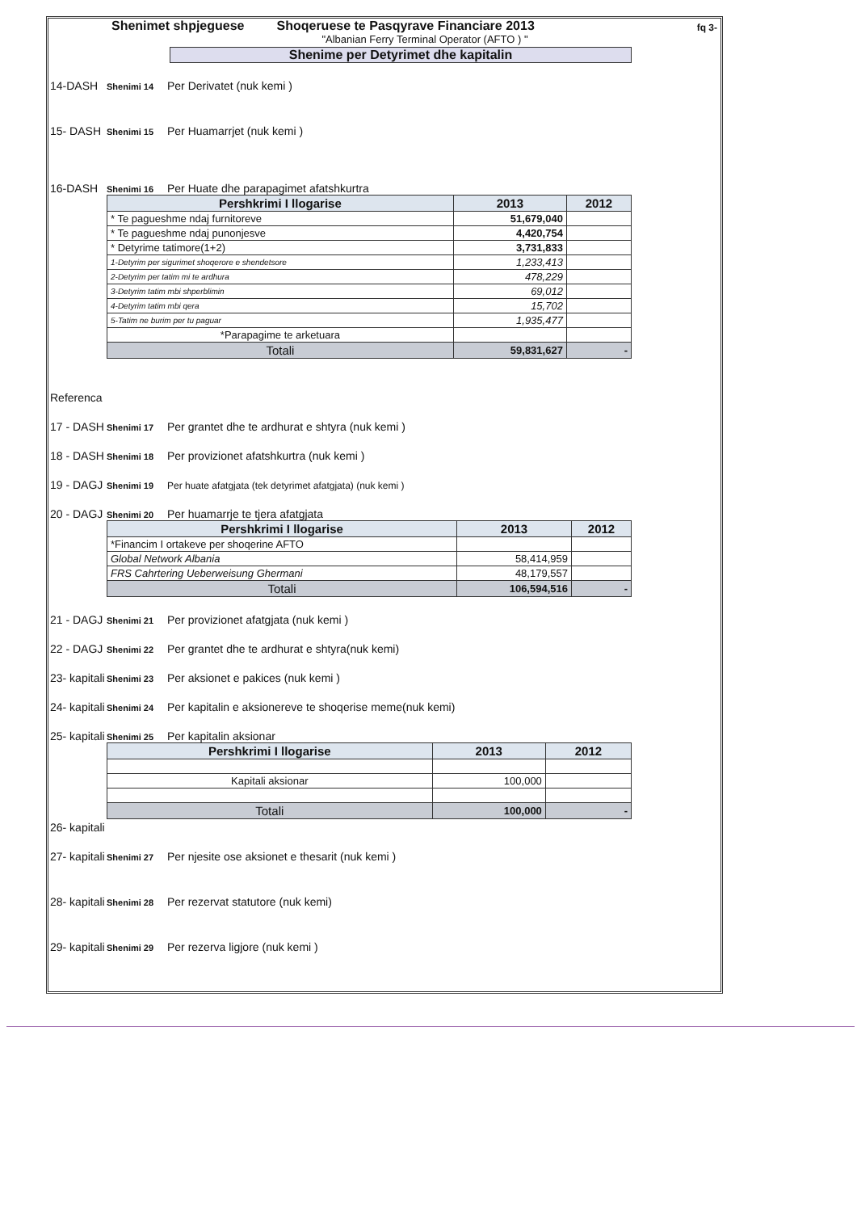fq 3-
Shenimet shpjeguese Shoqeruese te Pasqyrave Financiare 2013
"Albanian Ferry Terminal Operator (AFTO ) "
Shenime per Detyrimet dhe kapitalin
14-DASH
Shenimi 14
Per Derivatet (nuk kemi )
15- DASH
Shenimi 15
Per Huamarrjet (nuk kemi )
16-DASH
Shenimi 16
Per Huate dhe parapagimet afatshkurtra
| Pershkrimi I llogarise | 2013 | 2012 |
| --- | --- | --- |
| * Te pagueshme ndaj furnitoreve | 51,679,040 | |
| * Te pagueshme ndaj punonjesve | 4,420,754 | |
| * Detyrime tatimore(1+2) | 3,731,833 | |
| 1-Detyrim per sigurimet shoqerore e shendetsore | 1,233,413 | |
| 2-Detyrim per tatim mi te ardhura | 478,229 | |
| 3-Detyrim tatim mbi shperblimin | 69,012 | |
| 4-Detyrim tatim mbi qera | 15,702 | |
| 5-Tatim ne burim per tu paguar | 1,935,477 | |
| *Parapagime te arketuara | | |
| Totali | 59,831,627 | - |
Referenca
17 - DASH
Shenimi 17
Per grantet dhe te ardhurat e shtyra (nuk kemi )
18 - DASH
Shenimi 18
Per provizionet afatshkurtra (nuk kemi )
19 - DAGJ
Shenimi 19 Per huate afatgjata (tek detyrimet afatgjata) (nuk kemi )
20 - DAGJ
Shenimi 20
Per huamarrje te tjera afatgjata
| Pershkrimi I llogarise | 2013 | 2012 |
| --- | --- | --- |
| *Financim I ortakeve per shoqerine AFTO | | |
| Global Network Albania | 58,414,959 | |
| FRS Cahrtering Ueberweisung Ghermani | 48,179,557 | |
| Totali | 106,594,516 | - |
21 - DAGJ
Shenimi 21
Per provizionet afatgjata (nuk kemi )
22 - DAGJ
Shenimi 22
Per grantet dhe te ardhurat e shtyra(nuk kemi)
23- kapitali
Shenimi 23
Per aksionet e pakices (nuk kemi )
24- kapitali
Shenimi 24
Per kapitalin e aksionereve te shoqerise meme(nuk kemi)
25- kapitali
Shenimi 25
Per kapitalin aksionar
| Pershkrimi I llogarise | 2013 | 2012 |
| --- | --- | --- |
| Kapitali aksionar | 100,000 | |
| Totali | 100,000 | - |
26- kapitali
27- kapitali
Shenimi 27
Per njesite ose aksionet e thesarit (nuk kemi )
28- kapitali
Shenimi 28
Per rezervat statutore (nuk kemi)
29- kapitali
Shenimi 29
Per rezerva ligjore (nuk kemi )